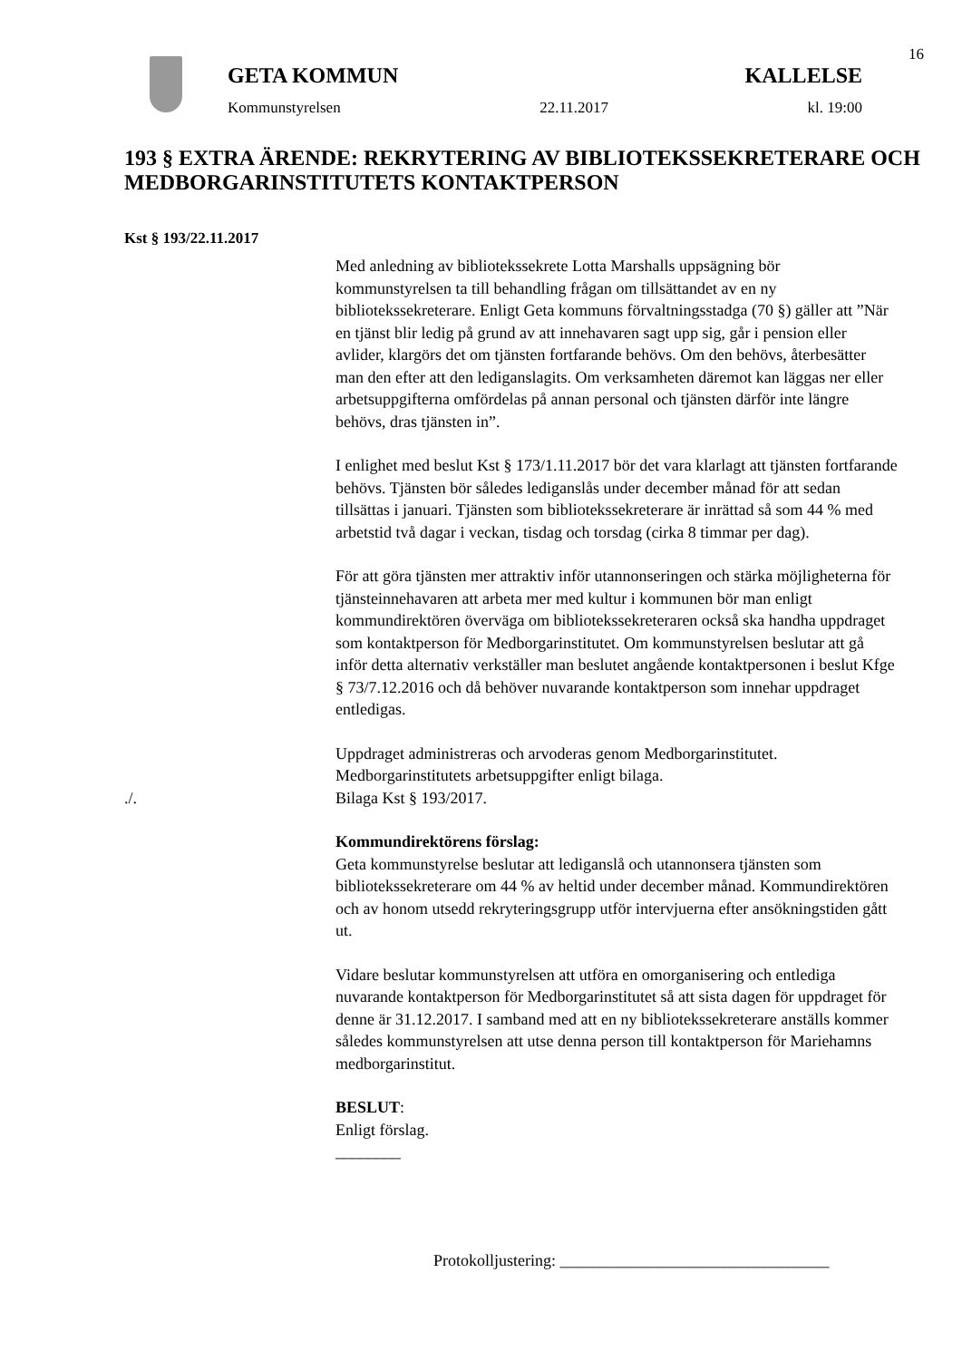16
GETA KOMMUN KALLELSE
Kommunstyrelsen 22.11.2017 kl. 19:00
193 § EXTRA ÄRENDE: REKRYTERING AV BIBLIOTEKSSEKRETERARE OCH MEDBORGARINSTITUTETS KONTAKTPERSON
Kst § 193/22.11.2017
Med anledning av bibliotekssekrete Lotta Marshalls uppsägning bör kommunstyrelsen ta till behandling frågan om tillsättandet av en ny bibliotekssekreterare. Enligt Geta kommuns förvaltningsstadga (70 §) gäller att ”När en tjänst blir ledig på grund av att innehavaren sagt upp sig, går i pension eller avlider, klargörs det om tjänsten fortfarande behövs. Om den behövs, återbesätter man den efter att den lediganslagits. Om verksamheten däremot kan läggas ner eller arbetsuppgifterna omfördelas på annan personal och tjänsten därför inte längre behövs, dras tjänsten in”.
I enlighet med beslut Kst § 173/1.11.2017 bör det vara klarlagt att tjänsten fortfarande behövs. Tjänsten bör således lediganslås under december månad för att sedan tillsättas i januari. Tjänsten som bibliotekssekreterare är inrättad så som 44 % med arbetstid två dagar i veckan, tisdag och torsdag (cirka 8 timmar per dag).
För att göra tjänsten mer attraktiv inför utannonseringen och stärka möjligheterna för tjänsteinnehavaren att arbeta mer med kultur i kommunen bör man enligt kommundirektören överväga om bibliotekssekreteraren också ska handha uppdraget som kontaktperson för Medborgarinstitutet. Om kommunstyrelsen beslutar att gå inför detta alternativ verkställer man beslutet angående kontaktpersonen i beslut Kfge § 73/7.12.2016 och då behöver nuvarande kontaktperson som innehar uppdraget entledigas.
Uppdraget administreras och arvoderas genom Medborgarinstitutet. Medborgarinstitutets arbetsuppgifter enligt bilaga.
./. Bilaga Kst § 193/2017.
Kommundirektörens förslag:
Geta kommunstyrelse beslutar att lediganslå och utannonsera tjänsten som bibliotekssekreterare om 44 % av heltid under december månad. Kommundirektören och av honom utsedd rekryteringsgrupp utför intervjuerna efter ansökningstiden gått ut.
Vidare beslutar kommunstyrelsen att utföra en omorganisering och entlediga nuvarande kontaktperson för Medborgarinstitutet så att sista dagen för uppdraget för denne är 31.12.2017. I samband med att en ny bibliotekssekreterare anställs kommer således kommunstyrelsen att utse denna person till kontaktperson för Mariehamns medborgarinstitut.
BESLUT:
Enligt förslag.
________
Protokolljustering: _________________________________